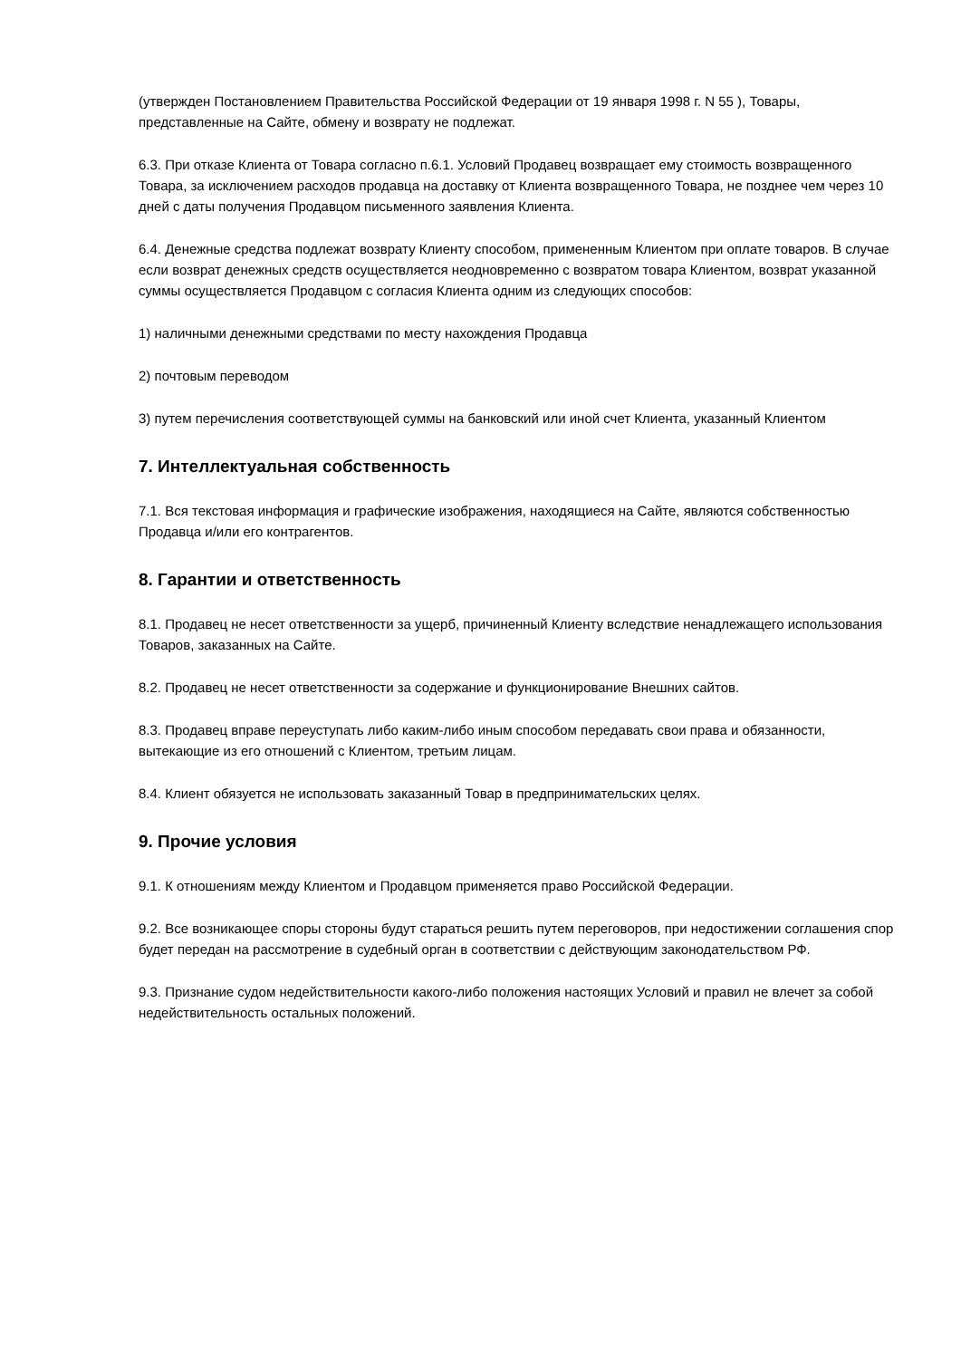(утвержден Постановлением Правительства Российской Федерации от 19 января 1998 г. N 55 ), Товары, представленные на Сайте, обмену и возврату не подлежат.
6.3. При отказе Клиента от Товара согласно п.6.1. Условий Продавец возвращает ему стоимость возвращенного Товара, за исключением расходов продавца на доставку от Клиента возвращенного Товара, не позднее чем через 10 дней с даты получения Продавцом письменного заявления Клиента.
6.4. Денежные средства подлежат возврату Клиенту способом, примененным Клиентом при оплате товаров. В случае если возврат денежных средств осуществляется неодновременно с возвратом товара Клиентом, возврат указанной суммы осуществляется Продавцом с согласия Клиента одним из следующих способов:
1) наличными денежными средствами по месту нахождения Продавца
2) почтовым переводом
3) путем перечисления соответствующей суммы на банковский или иной счет Клиента, указанный Клиентом
7. Интеллектуальная собственность
7.1. Вся текстовая информация и графические изображения, находящиеся на Сайте, являются собственностью Продавца и/или его контрагентов.
8. Гарантии и ответственность
8.1. Продавец не несет ответственности за ущерб, причиненный Клиенту вследствие ненадлежащего использования Товаров, заказанных на Сайте.
8.2. Продавец не несет ответственности за содержание и функционирование Внешних сайтов.
8.3. Продавец вправе переуступать либо каким-либо иным способом передавать свои права и обязанности, вытекающие из его отношений с Клиентом, третьим лицам.
8.4. Клиент обязуется не использовать заказанный Товар в предпринимательских целях.
9. Прочие условия
9.1. К отношениям между Клиентом и Продавцом применяется право Российской Федерации.
9.2. Все возникающее споры стороны будут стараться решить путем переговоров, при недостижении соглашения спор будет передан на рассмотрение в судебный орган в соответствии с действующим законодательством РФ.
9.3. Признание судом недействительности какого-либо положения настоящих Условий и правил не влечет за собой недействительность остальных положений.